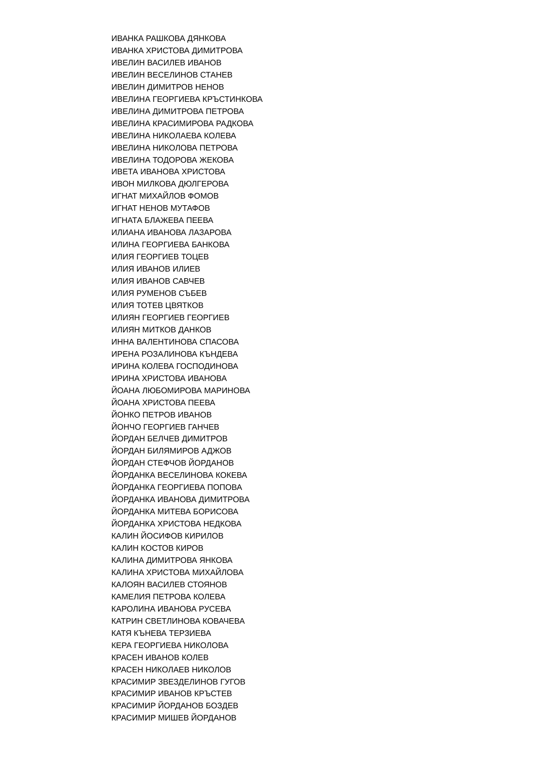ИВАНКА РАШКОВА ДЯНКОВА
ИВАНКА ХРИСТОВА ДИМИТРОВА
ИВЕЛИН ВАСИЛЕВ ИВАНОВ
ИВЕЛИН ВЕСЕЛИНОВ СТАНЕВ
ИВЕЛИН ДИМИТРОВ НЕНОВ
ИВЕЛИНА ГЕОРГИЕВА КРЪСТИНКОВА
ИВЕЛИНА ДИМИТРОВА ПЕТРОВА
ИВЕЛИНА КРАСИМИРОВА РАДКОВА
ИВЕЛИНА НИКОЛАЕВА КОЛЕВА
ИВЕЛИНА НИКОЛОВА ПЕТРОВА
ИВЕЛИНА ТОДОРОВА ЖЕКОВА
ИВЕТА ИВАНОВА ХРИСТОВА
ИВОН МИЛКОВА ДЮЛГЕРОВА
ИГНАТ МИХАЙЛОВ ФОМОВ
ИГНАТ НЕНОВ МУТАФОВ
ИГНАТА БЛАЖЕВА ПЕЕВА
ИЛИАНА ИВАНОВА ЛАЗАРОВА
ИЛИНА ГЕОРГИЕВА БАНКОВА
ИЛИЯ ГЕОРГИЕВ ТОЦЕВ
ИЛИЯ ИВАНОВ ИЛИЕВ
ИЛИЯ ИВАНОВ САВЧЕВ
ИЛИЯ РУМЕНОВ СЪБЕВ
ИЛИЯ ТОТЕВ ЦВЯТКОВ
ИЛИЯН ГЕОРГИЕВ ГЕОРГИЕВ
ИЛИЯН МИТКОВ ДАНКОВ
ИННА ВАЛЕНТИНОВА СПАСОВА
ИРЕНА РОЗАЛИНОВА КЪНДЕВА
ИРИНА КОЛЕВА ГОСПОДИНОВА
ИРИНА ХРИСТОВА ИВАНОВА
ЙОАНА ЛЮБОМИРОВА МАРИНОВА
ЙОАНА ХРИСТОВА ПЕЕВА
ЙОНКО ПЕТРОВ ИВАНОВ
ЙОНЧО ГЕОРГИЕВ ГАНЧЕВ
ЙОРДАН БЕЛЧЕВ ДИМИТРОВ
ЙОРДАН БИЛЯМИРОВ АДЖОВ
ЙОРДАН СТЕФЧОВ ЙОРДАНОВ
ЙОРДАНКА ВЕСЕЛИНОВА КОКЕВА
ЙОРДАНКА ГЕОРГИЕВА ПОПОВА
ЙОРДАНКА ИВАНОВА ДИМИТРОВА
ЙОРДАНКА МИТЕВА БОРИСОВА
ЙОРДАНКА ХРИСТОВА НЕДКОВА
КАЛИН ЙОСИФОВ КИРИЛОВ
КАЛИН КОСТОВ КИРОВ
КАЛИНА ДИМИТРОВА ЯНКОВА
КАЛИНА ХРИСТОВА МИХАЙЛОВА
КАЛОЯН ВАСИЛЕВ СТОЯНОВ
КАМЕЛИЯ ПЕТРОВА КОЛЕВА
КАРОЛИНА ИВАНОВА РУСЕВА
КАТРИН СВЕТЛИНОВА КОВАЧЕВА
КАТЯ КЪНЕВА ТЕРЗИЕВА
КЕРА ГЕОРГИЕВА НИКОЛОВА
КРАСЕН ИВАНОВ КОЛЕВ
КРАСЕН НИКОЛАЕВ НИКОЛОВ
КРАСИМИР ЗВЕЗДЕЛИНОВ ГУГОВ
КРАСИМИР ИВАНОВ КРЪСТЕВ
КРАСИМИР ЙОРДАНОВ БОЗДЕВ
КРАСИМИР МИШЕВ ЙОРДАНОВ